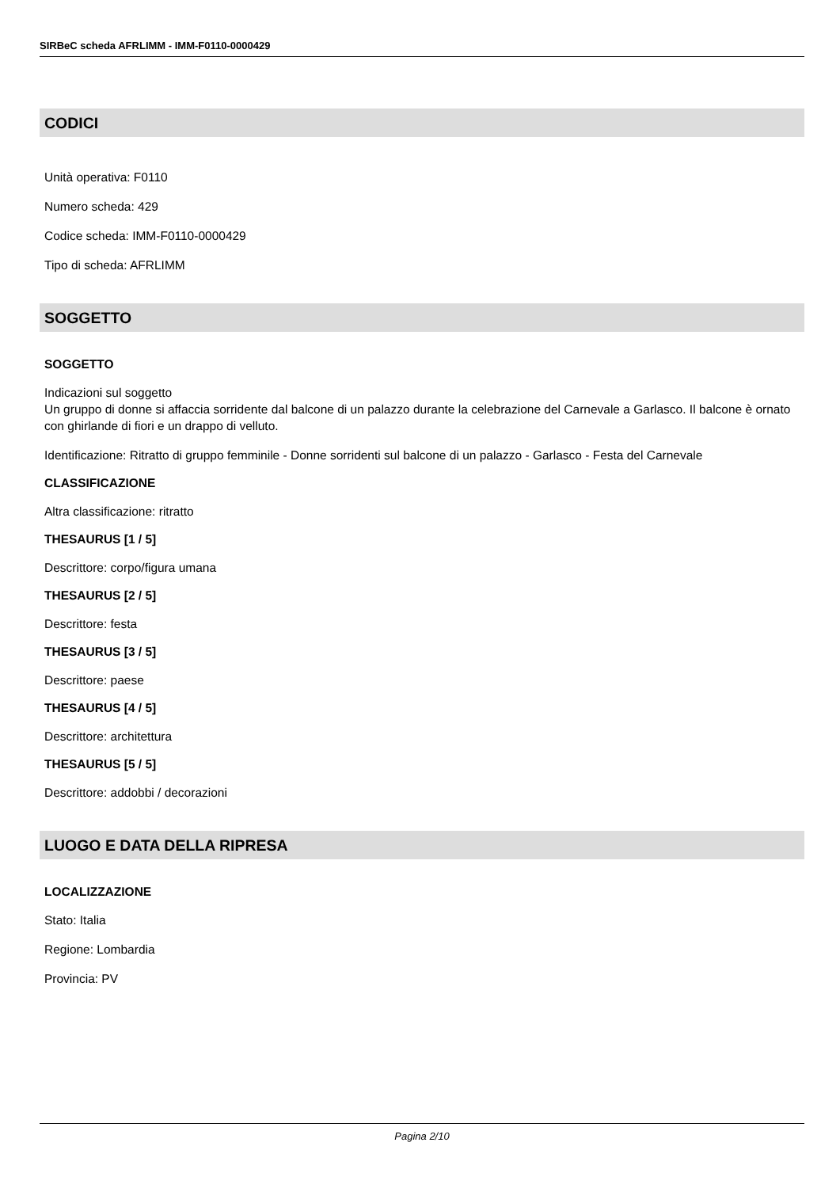SIRBeC scheda AFRLIMM - IMM-F0110-0000429
CODICI
Unità operativa: F0110
Numero scheda: 429
Codice scheda: IMM-F0110-0000429
Tipo di scheda: AFRLIMM
SOGGETTO
SOGGETTO
Indicazioni sul soggetto
Un gruppo di donne si affaccia sorridente dal balcone di un palazzo durante la celebrazione del Carnevale a Garlasco. Il balcone è ornato con ghirlande di fiori e un drappo di velluto.
Identificazione: Ritratto di gruppo femminile - Donne sorridenti sul balcone di un palazzo - Garlasco - Festa del Carnevale
CLASSIFICAZIONE
Altra classificazione: ritratto
THESAURUS [1 / 5]
Descrittore: corpo/figura umana
THESAURUS [2 / 5]
Descrittore: festa
THESAURUS [3 / 5]
Descrittore: paese
THESAURUS [4 / 5]
Descrittore: architettura
THESAURUS [5 / 5]
Descrittore: addobbi / decorazioni
LUOGO E DATA DELLA RIPRESA
LOCALIZZAZIONE
Stato: Italia
Regione: Lombardia
Provincia: PV
Pagina 2/10